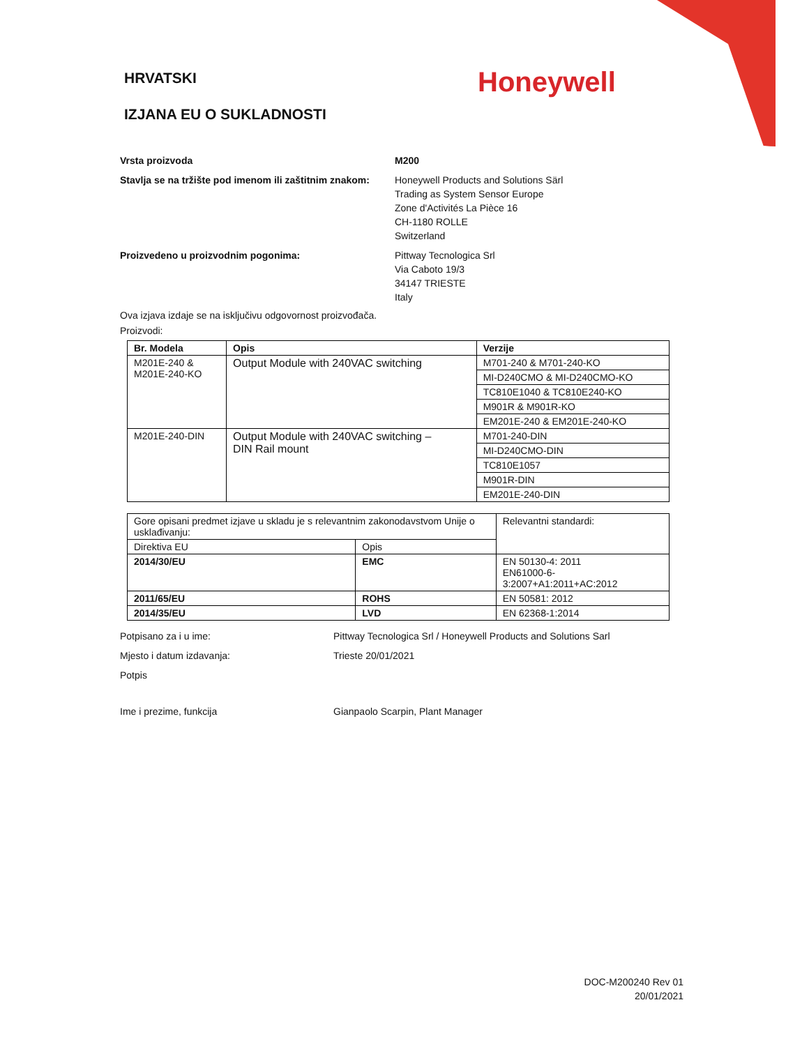HRVATSKI
IZJANA EU O SUKLADNOSTI
Honeywell
Vrsta proizvoda M200
Stavlja se na tržište pod imenom ili zaštitnim znakom:
Honeywell Products and Solutions Särl
Trading as System Sensor Europe
Zone d'Activités La Pièce 16
CH-1180 ROLLE
Switzerland
Proizvedeno u proizvodnim pogonima: Pittway Tecnologica Srl
Via Caboto 19/3
34147 TRIESTE
Italy
Ova izjava izdaje se na isključivu odgovornost proizvođača.
Proizvodi:
| Br. Modela | Opis | Verzije |
| --- | --- | --- |
| M201E-240 & M201E-240-KO | Output Module with 240VAC switching | M701-240 & M701-240-KO |
| | | MI-D240CMO & MI-D240CMO-KO |
| | | TC810E1040 & TC810E240-KO |
| | | M901R & M901R-KO |
| | | EM201E-240 & EM201E-240-KO |
| M201E-240-DIN | Output Module with 240VAC switching – DIN Rail mount | M701-240-DIN |
| | | MI-D240CMO-DIN |
| | | TC810E1057 |
| | | M901R-DIN |
| | | EM201E-240-DIN |
| Gore opisani predmet izjave u skladu je s relevantnim zakonodavstvom Unije o usklađivanju: | | Relevantni standardi: |
| Direktiva EU | Opis | |
| 2014/30/EU | EMC | EN 50130-4: 2011 EN61000-6-3:2007+A1:2011+AC:2012 |
| 2011/65/EU | ROHS | EN 50581: 2012 |
| 2014/35/EU | LVD | EN 62368-1:2014 |
Potpisano za i u ime: Pittway Tecnologica Srl / Honeywell Products and Solutions Sarl
Mjesto i datum izdavanja: Trieste 20/01/2021
Potpis
Ime i prezime, funkcija Gianpaolo Scarpin, Plant Manager
DOC-M200240 Rev 01
20/01/2021